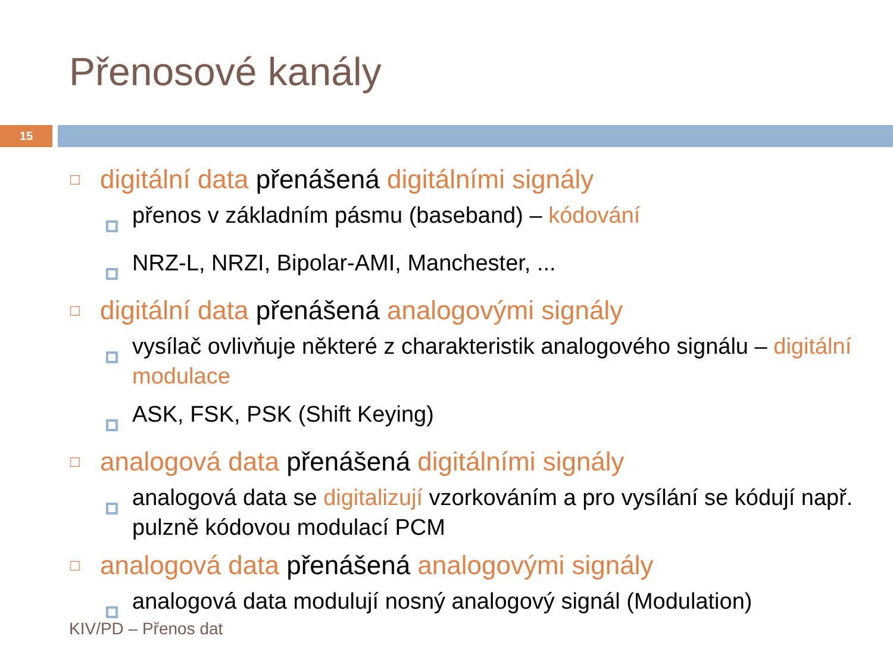Přenosové kanály
15
☐
digitální data přenášená digitálními signály
přenos v základním pásmu (baseband) – kódování
NRZ-L, NRZI, Bipolar-AMI, Manchester, ...
☐
digitální data přenášená analogovými signály
vysílač ovlivňuje některé z charakteristik analogového signálu – digitální modulace
ASK, FSK, PSK (Shift Keying)
☐
analogová data přenášená digitálními signály
analogová data se digitalizují vzorkováním a pro vysílání se kódují např. pulzně kódovou modulací PCM
☐
analogová data přenášená analogovými signály
analogová data modulují nosný analogový signál (Modulation)
KIV/PD – Přenos dat